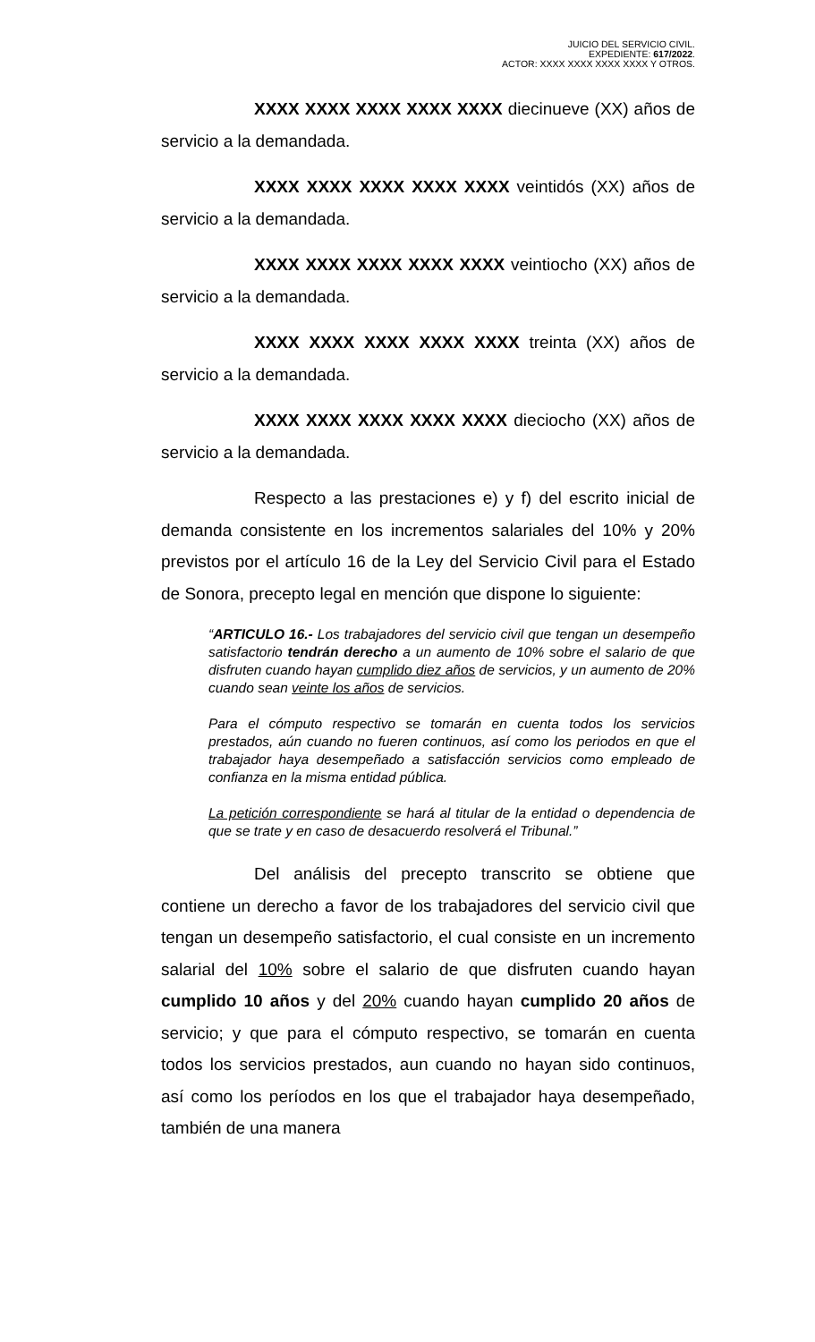JUICIO DEL SERVICIO CIVIL.
EXPEDIENTE: 617/2022.
ACTOR: XXXX XXXX XXXX XXXX Y OTROS.
XXXX XXXX XXXX XXXX XXXX diecinueve (XX) años de servicio a la demandada.
XXXX XXXX XXXX XXXX XXXX veintidós (XX) años de servicio a la demandada.
XXXX XXXX XXXX XXXX XXXX veintiocho (XX) años de servicio a la demandada.
XXXX XXXX XXXX XXXX XXXX treinta (XX) años de servicio a la demandada.
XXXX XXXX XXXX XXXX XXXX dieciocho (XX) años de servicio a la demandada.
Respecto a las prestaciones e) y f) del escrito inicial de demanda consistente en los incrementos salariales del 10% y 20% previstos por el artículo 16 de la Ley del Servicio Civil para el Estado de Sonora, precepto legal en mención que dispone lo siguiente:
“ARTICULO 16.- Los trabajadores del servicio civil que tengan un desempeño satisfactorio tendrán derecho a un aumento de 10% sobre el salario de que disfruten cuando hayan cumplido diez años de servicios, y un aumento de 20% cuando sean veinte los años de servicios.
Para el cómputo respectivo se tomarán en cuenta todos los servicios prestados, aún cuando no fueren continuos, así como los periodos en que el trabajador haya desempeñado a satisfacción servicios como empleado de confianza en la misma entidad pública.
La petición correspondiente se hará al titular de la entidad o dependencia de que se trate y en caso de desacuerdo resolverá el Tribunal.”
Del análisis del precepto transcrito se obtiene que contiene un derecho a favor de los trabajadores del servicio civil que tengan un desempeño satisfactorio, el cual consiste en un incremento salarial del 10% sobre el salario de que disfruten cuando hayan cumplido 10 años y del 20% cuando hayan cumplido 20 años de servicio; y que para el cómputo respectivo, se tomarán en cuenta todos los servicios prestados, aun cuando no hayan sido continuos, así como los períodos en los que el trabajador haya desempeñado, también de una manera